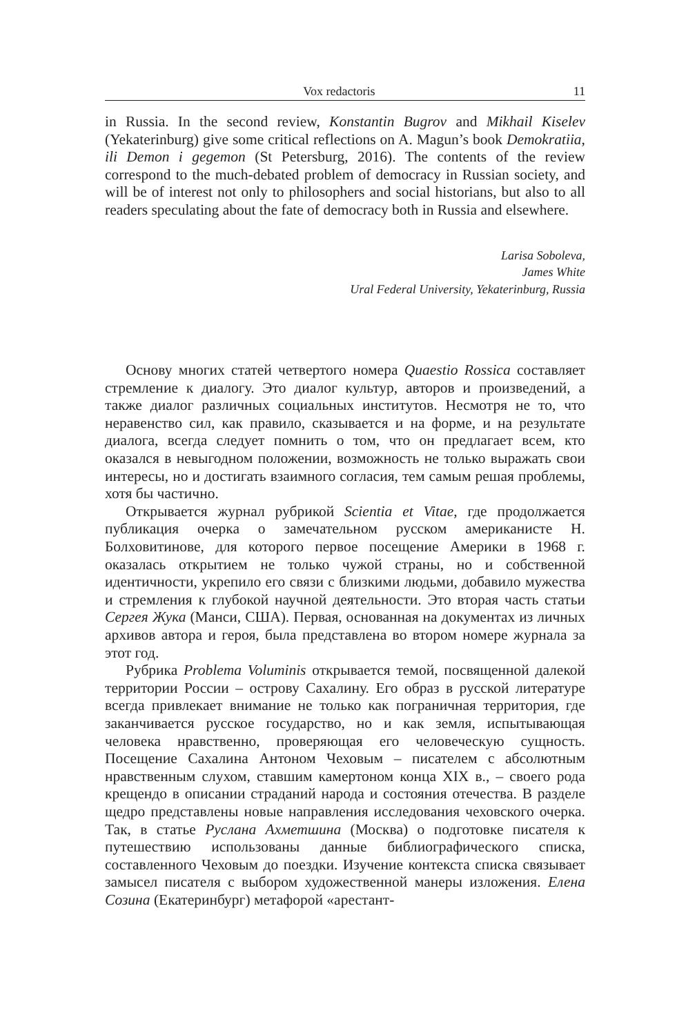Vox redactoris 11
in Russia. In the second review, Konstantin Bugrov and Mikhail Kiselev (Yekaterinburg) give some critical reflections on A. Magun’s book Demokratiia, ili Demon i gegemon (St Petersburg, 2016). The contents of the review correspond to the much-debated problem of democracy in Russian society, and will be of interest not only to philosophers and social historians, but also to all readers speculating about the fate of democracy both in Russia and elsewhere.
Larisa Soboleva,
James White
Ural Federal University, Yekaterinburg, Russia
Основу многих статей четвертого номера Quaestio Rossica составляет стремление к диалогу. Это диалог культур, авторов и произведений, а также диалог различных социальных институтов. Несмотря не то, что неравенство сил, как правило, сказывается и на форме, и на результате диалога, всегда следует помнить о том, что он предлагает всем, кто оказался в невыгодном положении, возможность не только выражать свои интересы, но и достигать взаимного согласия, тем самым решая проблемы, хотя бы частично.
Открывается журнал рубрикой Scientia et Vitae, где продолжается публикация очерка о замечательном русском американисте Н. Болховитинове, для которого первое посещение Америки в 1968 г. оказалась открытием не только чужой страны, но и собственной идентичности, укрепило его связи с близкими людьми, добавило мужества и стремления к глубокой научной деятельности. Это вторая часть статьи Сергея Жука (Манси, США). Первая, основанная на документах из личных архивов автора и героя, была представлена во втором номере журнала за этот год.
Рубрика Problema Voluminis открывается темой, посвященной далекой территории России – острову Сахалину. Его образ в русской литературе всегда привлекает внимание не только как пограничная территория, где заканчивается русское государство, но и как земля, испытывающая человека нравственно, проверяющая его человеческую сущность. Посещение Сахалина Антоном Чеховым – писателем с абсолютным нравственным слухом, ставшим камертоном конца XIX в., – своего рода крещендо в описании страданий народа и состояния отечества. В разделе щедро представлены новые направления исследования чеховского очерка. Так, в статье Руслана Ахметшина (Москва) о подготовке писателя к путешествию использованы данные библиографического списка, составленного Чеховым до поездки. Изучение контекста списка связывает замысел писателя с выбором художественной манеры изложения. Елена Созина (Екатеринбург) метафорой «арестант-